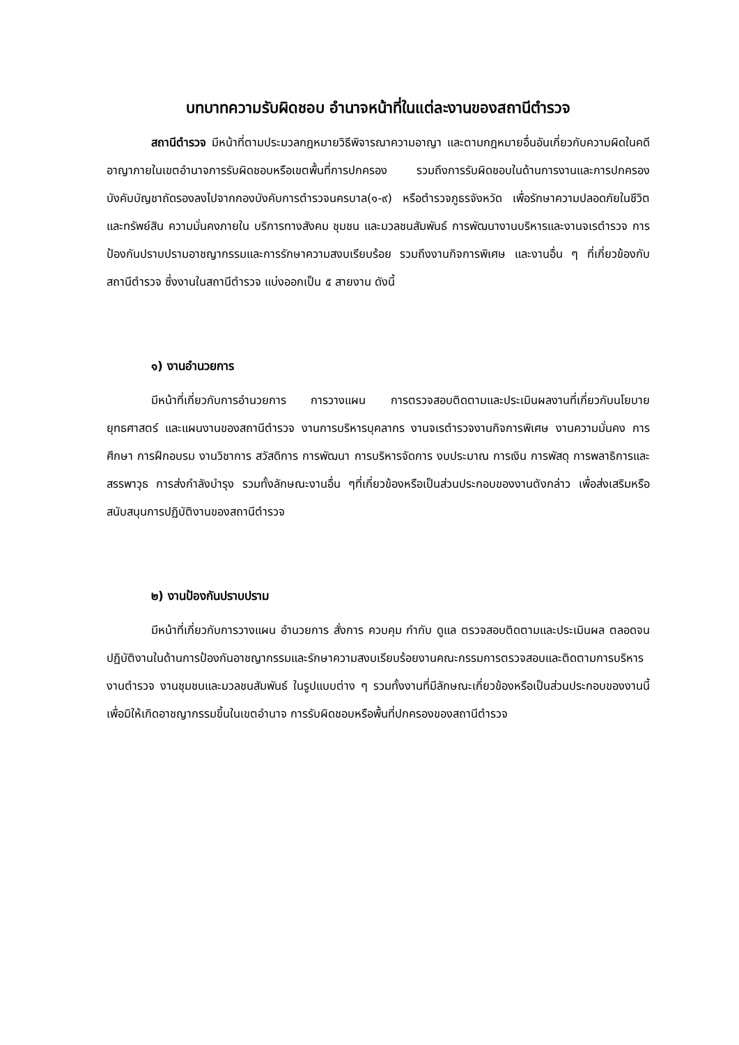บทบาทความรับผิดชอบ อำนาจหน้าที่ในแต่ละงานของสถานีตำรวจ
สถานีตำรวจ มีหน้าที่ตามประมวลกฎหมายวิธีพิจารณาความอาญา และตามกฎหมายอื่นอันเกี่ยวกับความผิดในคดีอาญาภายในเขตอำนาจการรับผิดชอบหรือเขตพื้นที่การปกครอง รวมถึงการรับผิดชอบในด้านการงานและการปกครองบังคับบัญชาถัดรองลงไปจากกองบังคับการตำรวจนครบาล(๑-๙) หรือตำรวจภูธรจังหวัด เพื่อรักษาความปลอดภัยในชีวิตและทรัพย์สิน ความมั่นคงภายใน บริการทางสังคม ชุมชน และมวลชนสัมพันธ์ การพัฒนางานบริหารและงานจเรตำรวจ การป้องกันปราบปรามอาชญากรรมและการรักษาความสงบเรียบร้อย รวมถึงงานกิจการพิเศษ และงานอื่น ๆ ที่เกี่ยวข้องกับสถานีตำรวจ ซึ่งงานในสถานีตำรวจ แบ่งออกเป็น ๕ สายงาน ดังนี้
๑) งานอำนวยการ
มีหน้าที่เกี่ยวกับการอำนวยการ การวางแผน การตรวจสอบติดตามและประเมินผลงานที่เกี่ยวกับนโยบาย ยุทธศาสตร์ และแผนงานของสถานีตำรวจ งานการบริหารบุคลากร งานจเรตำรวจงานกิจการพิเศษ งานความมั่นคง การศึกษา การฝึกอบรม งานวิชาการ สวัสดิการ การพัฒนา การบริหารจัดการ งบประมาณ การเงิน การพัสดุ การพลาธิการและสรรพาวุธ การส่งกำลังบำรุง รวมทั้งลักษณะงานอื่น ๆที่เกี่ยวข้องหรือเป็นส่วนประกอบของงานตังกล่าว เพื่อส่งเสริมหรือสนับสนุนการปฏิบัติงานของสถานีตำรวจ
๒) งานป้องกันปราบปราม
มีหน้าที่เกี่ยวกับการวางแผน อำนวยการ สั่งการ ควบคุม กำกับ ดูแล ตรวจสอบติดตามและประเมินผล ตลอดจนปฏิบัติงานในด้านการป้องกันอาชญากรรมและรักษาความสงบเรียบร้อยงานคณะกรรมการตรวจสอบและติดตามการบริหารงานตำรวจ งานชุมชนและมวลชนสัมพันธ์ ในรูปแบบต่าง ๆ รวมทั้งงานที่มีลักษณะเกี่ยวข้องหรือเป็นส่วนประกอบของงานนี้ เพื่อมิให้เกิดอาชญากรรมขึ้นในเขตอำนาจ การรับผิดชอบหรือพื้นที่ปกครองของสถานีตำรวจ